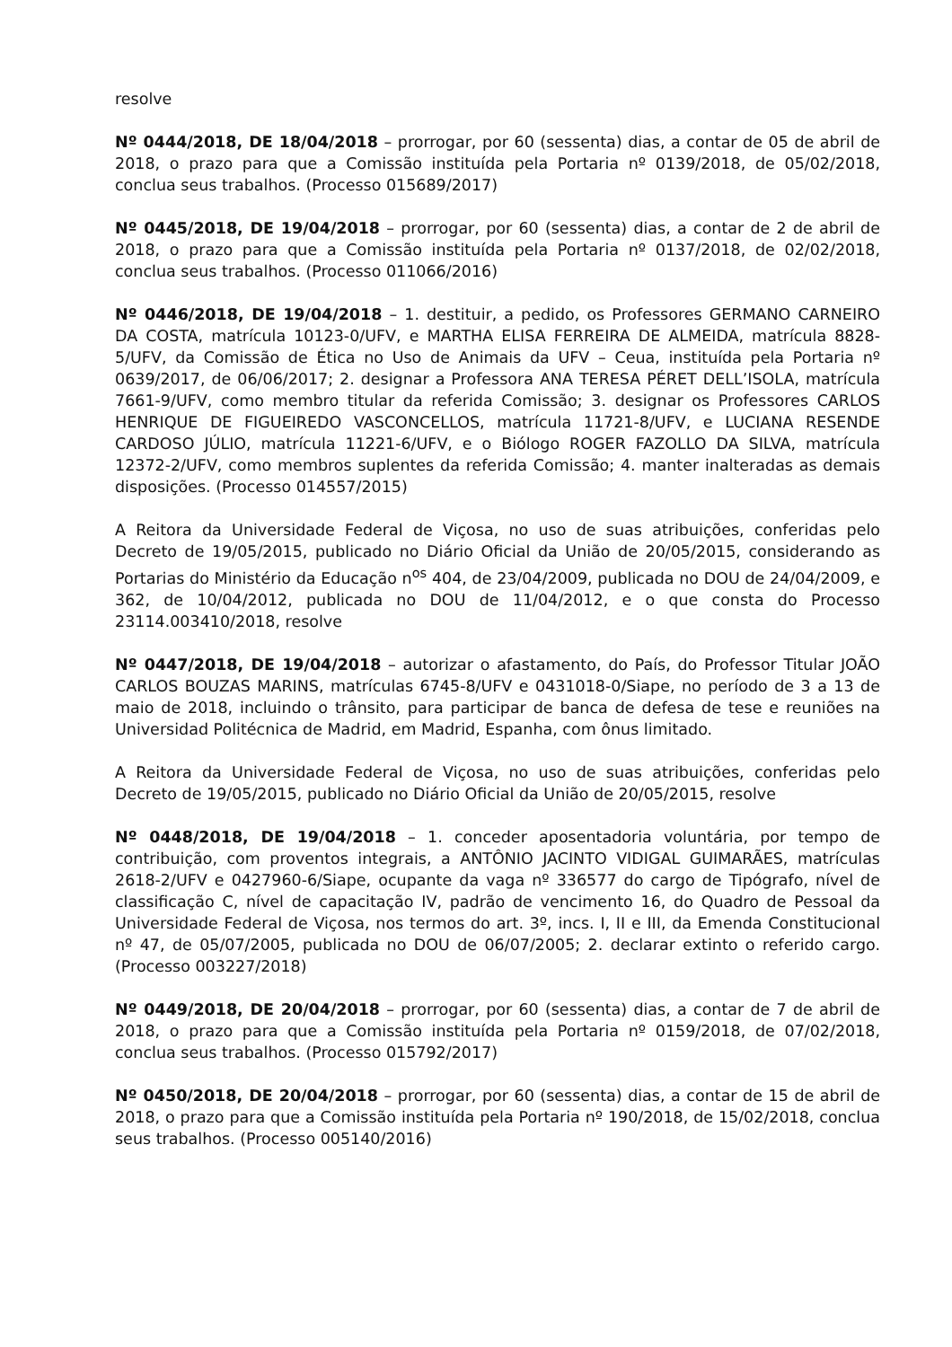resolve
Nº 0444/2018, DE 18/04/2018 – prorrogar, por 60 (sessenta) dias, a contar de 05 de abril de 2018, o prazo para que a Comissão instituída pela Portaria nº 0139/2018, de 05/02/2018, conclua seus trabalhos. (Processo 015689/2017)
Nº 0445/2018, DE 19/04/2018 – prorrogar, por 60 (sessenta) dias, a contar de 2 de abril de 2018, o prazo para que a Comissão instituída pela Portaria nº 0137/2018, de 02/02/2018, conclua seus trabalhos. (Processo 011066/2016)
Nº 0446/2018, DE 19/04/2018 – 1. destituir, a pedido, os Professores GERMANO CARNEIRO DA COSTA, matrícula 10123-0/UFV, e MARTHA ELISA FERREIRA DE ALMEIDA, matrícula 8828-5/UFV, da Comissão de Ética no Uso de Animais da UFV – Ceua, instituída pela Portaria nº 0639/2017, de 06/06/2017; 2. designar a Professora ANA TERESA PÉRET DELL’ISOLA, matrícula 7661-9/UFV, como membro titular da referida Comissão; 3. designar os Professores CARLOS HENRIQUE DE FIGUEIREDO VASCONCELLOS, matrícula 11721-8/UFV, e LUCIANA RESENDE CARDOSO JÚLIO, matrícula 11221-6/UFV, e o Biólogo ROGER FAZOLLO DA SILVA, matrícula 12372-2/UFV, como membros suplentes da referida Comissão; 4. manter inalteradas as demais disposições. (Processo 014557/2015)
A Reitora da Universidade Federal de Viçosa, no uso de suas atribuições, conferidas pelo Decreto de 19/05/2015, publicado no Diário Oficial da União de 20/05/2015, considerando as Portarias do Ministério da Educação n<sup>os</sup> 404, de 23/04/2009, publicada no DOU de 24/04/2009, e 362, de 10/04/2012, publicada no DOU de 11/04/2012, e o que consta do Processo 23114.003410/2018, resolve
Nº 0447/2018, DE 19/04/2018 – autorizar o afastamento, do País, do Professor Titular JOÃO CARLOS BOUZAS MARINS, matrículas 6745-8/UFV e 0431018-0/Siape, no período de 3 a 13 de maio de 2018, incluindo o trânsito, para participar de banca de defesa de tese e reuniões na Universidad Politécnica de Madrid, em Madrid, Espanha, com ônus limitado.
A Reitora da Universidade Federal de Viçosa, no uso de suas atribuições, conferidas pelo Decreto de 19/05/2015, publicado no Diário Oficial da União de 20/05/2015, resolve
Nº 0448/2018, DE 19/04/2018 – 1. conceder aposentadoria voluntária, por tempo de contribuição, com proventos integrais, a ANTÔNIO JACINTO VIDIGAL GUIMARÃES, matrículas 2618-2/UFV e 0427960-6/Siape, ocupante da vaga nº 336577 do cargo de Tipógrafo, nível de classificação C, nível de capacitação IV, padrão de vencimento 16, do Quadro de Pessoal da Universidade Federal de Viçosa, nos termos do art. 3º, incs. I, II e III, da Emenda Constitucional nº 47, de 05/07/2005, publicada no DOU de 06/07/2005; 2. declarar extinto o referido cargo. (Processo 003227/2018)
Nº 0449/2018, DE 20/04/2018 – prorrogar, por 60 (sessenta) dias, a contar de 7 de abril de 2018, o prazo para que a Comissão instituída pela Portaria nº 0159/2018, de 07/02/2018, conclua seus trabalhos. (Processo 015792/2017)
Nº 0450/2018, DE 20/04/2018 – prorrogar, por 60 (sessenta) dias, a contar de 15 de abril de 2018, o prazo para que a Comissão instituída pela Portaria nº 190/2018, de 15/02/2018, conclua seus trabalhos. (Processo 005140/2016)